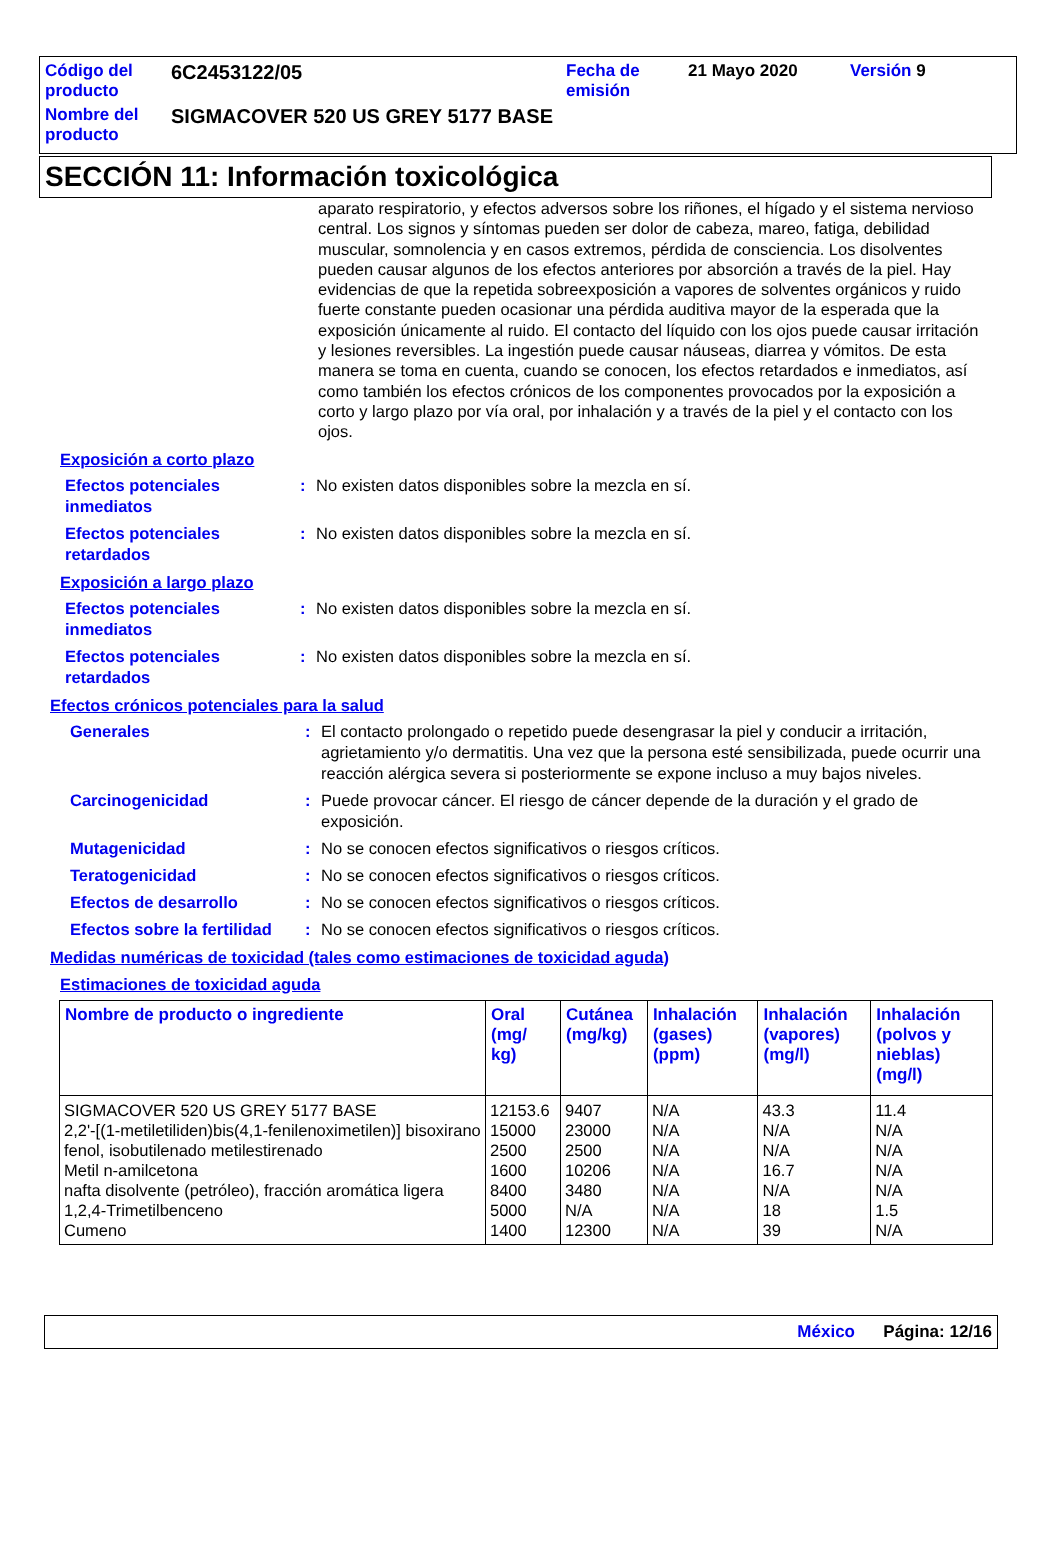| Código del producto | 6C2453122/05 | Fecha de emisión | 21 Mayo 2020 | Versión 9 |
| Nombre del producto | SIGMACOVER 520 US GREY 5177 BASE | | | |
SECCIÓN 11: Información toxicológica
aparato respiratorio, y efectos adversos sobre los riñones, el hígado y el sistema nervioso central. Los signos y síntomas pueden ser dolor de cabeza, mareo, fatiga, debilidad muscular, somnolencia y en casos extremos, pérdida de consciencia. Los disolventes pueden causar algunos de los efectos anteriores por absorción a través de la piel. Hay evidencias de que la repetida sobreexposición a vapores de solventes orgánicos y ruido fuerte constante pueden ocasionar una pérdida auditiva mayor de la esperada que la exposición únicamente al ruido. El contacto del líquido con los ojos puede causar irritación y lesiones reversibles. La ingestión puede causar náuseas, diarrea y vómitos. De esta manera se toma en cuenta, cuando se conocen, los efectos retardados e inmediatos, así como también los efectos crónicos de los componentes provocados por la exposición a corto y largo plazo por vía oral, por inhalación y a través de la piel y el contacto con los ojos.
Exposición a corto plazo
Efectos potenciales inmediatos
: No existen datos disponibles sobre la mezcla en sí.
Efectos potenciales retardados
: No existen datos disponibles sobre la mezcla en sí.
Exposición a largo plazo
Efectos potenciales inmediatos
: No existen datos disponibles sobre la mezcla en sí.
Efectos potenciales retardados
: No existen datos disponibles sobre la mezcla en sí.
Efectos crónicos potenciales para la salud
Generales : El contacto prolongado o repetido puede desengrasar la piel y conducir a irritación, agrietamiento y/o dermatitis. Una vez que la persona esté sensibilizada, puede ocurrir una reacción alérgica severa si posteriormente se expone incluso a muy bajos niveles.
Carcinogenicidad : Puede provocar cáncer. El riesgo de cáncer depende de la duración y el grado de exposición.
Mutagenicidad : No se conocen efectos significativos o riesgos críticos.
Teratogenicidad : No se conocen efectos significativos o riesgos críticos.
Efectos de desarrollo : No se conocen efectos significativos o riesgos críticos.
Efectos sobre la fertilidad
: No se conocen efectos significativos o riesgos críticos.
Medidas numéricas de toxicidad (tales como estimaciones de toxicidad aguda)
Estimaciones de toxicidad aguda
| Nombre de producto o ingrediente | Oral (mg/ kg) | Cutánea (mg/kg) | Inhalación (gases) (ppm) | Inhalación (vapores) (mg/l) | Inhalación (polvos y nieblas) (mg/l) |
| --- | --- | --- | --- | --- | --- |
| SIGMACOVER 520 US GREY 5177 BASE | 12153.6 | 9407 | N/A | 43.3 | 11.4 |
| 2,2'-[(1-metiletiliden)bis(4,1-fenilenoximetilen)] bisoxirano | 15000 | 23000 | N/A | N/A | N/A |
| fenol, isobutilenado metilestirenado | 2500 | 2500 | N/A | N/A | N/A |
| Metil n-amilcetona | 1600 | 10206 | N/A | 16.7 | N/A |
| nafta disolvente (petróleo), fracción aromática ligera | 8400 | 3480 | N/A | N/A | N/A |
| 1,2,4-Trimetilbenceno | 5000 | N/A | N/A | 18 | 1.5 |
| Cumeno | 1400 | 12300 | N/A | 39 | N/A |
México Página: 12/16